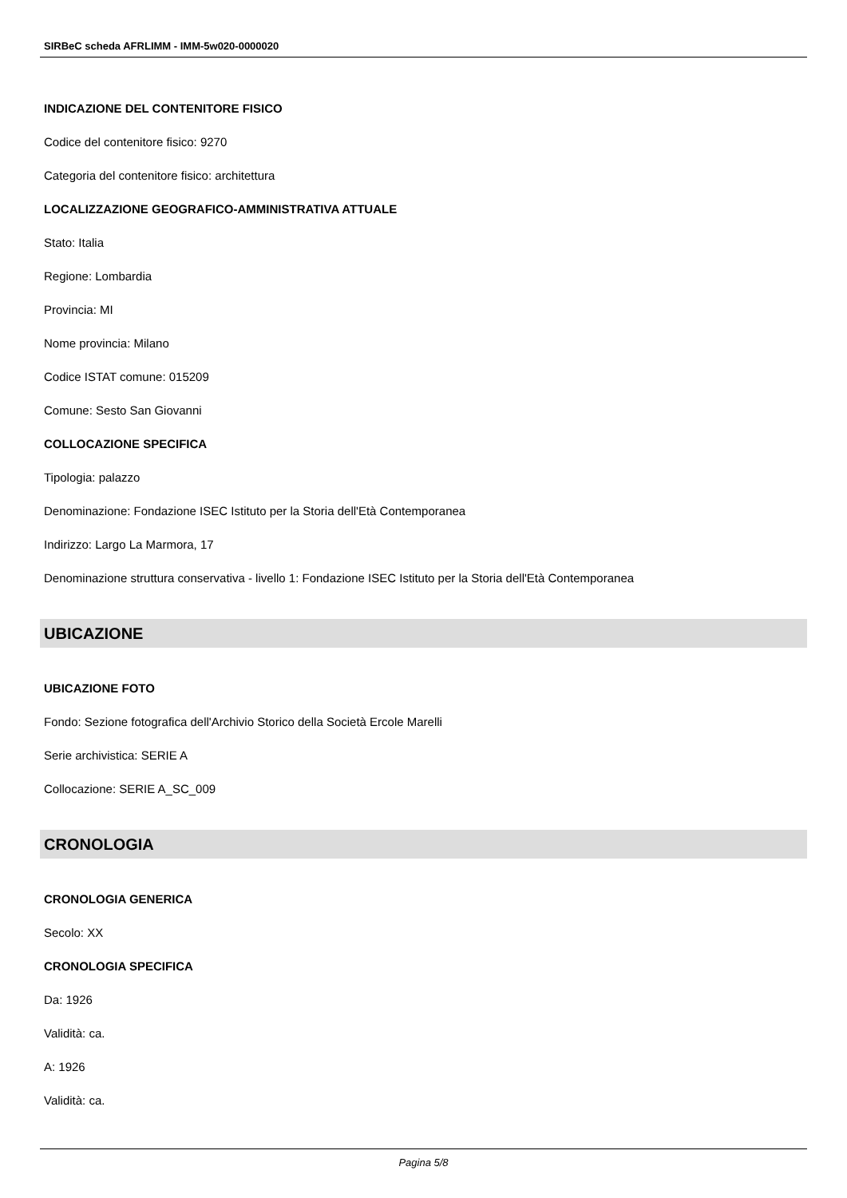SIRBeC scheda AFRLIMM - IMM-5w020-0000020
INDICAZIONE DEL CONTENITORE FISICO
Codice del contenitore fisico: 9270
Categoria del contenitore fisico: architettura
LOCALIZZAZIONE GEOGRAFICO-AMMINISTRATIVA ATTUALE
Stato: Italia
Regione: Lombardia
Provincia: MI
Nome provincia: Milano
Codice ISTAT comune: 015209
Comune: Sesto San Giovanni
COLLOCAZIONE SPECIFICA
Tipologia: palazzo
Denominazione: Fondazione ISEC Istituto per la Storia dell'Età Contemporanea
Indirizzo: Largo La Marmora, 17
Denominazione struttura conservativa - livello 1: Fondazione ISEC Istituto per la Storia dell'Età Contemporanea
UBICAZIONE
UBICAZIONE FOTO
Fondo: Sezione fotografica dell'Archivio Storico della Società Ercole Marelli
Serie archivistica: SERIE A
Collocazione: SERIE A_SC_009
CRONOLOGIA
CRONOLOGIA GENERICA
Secolo: XX
CRONOLOGIA SPECIFICA
Da: 1926
Validità: ca.
A: 1926
Validità: ca.
Pagina 5/8